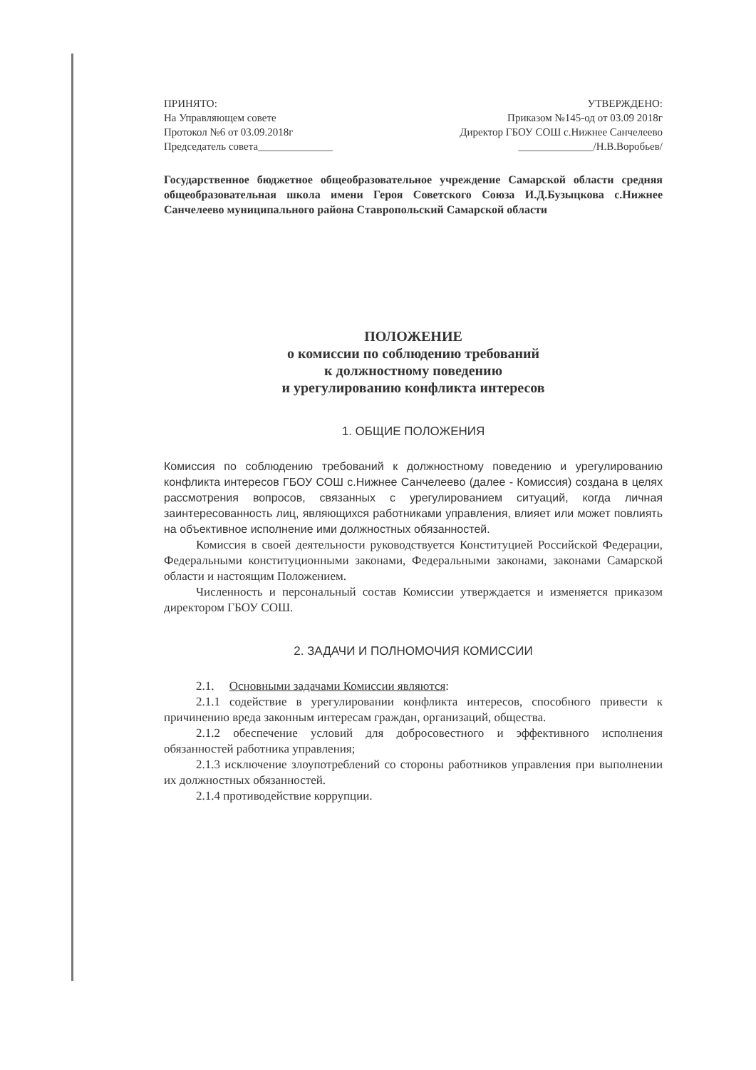ПРИНЯТО:
На Управляющем совете
Протокол №6 от 03.09.2018г
Председатель совета______________
УТВЕРЖДЕНО:
Приказом №145-од от 03.09 2018г
Директор ГБОУ СОШ с.Нижнее Санчелеево
______________/Н.В.Воробьев/
Государственное бюджетное общеобразовательное учреждение Самарской области средняя общеобразовательная школа имени Героя Советского Союза И.Д.Бузыцкова с.Нижнее Санчелеево муниципального района Ставропольский Самарской области
ПОЛОЖЕНИЕ
о комиссии по соблюдению требований
к должностному поведению
и урегулированию конфликта интересов
1. ОБЩИЕ ПОЛОЖЕНИЯ
Комиссия по соблюдению требований к должностному поведению и урегулированию конфликта интересов ГБОУ СОШ с.Нижнее Санчелеево (далее - Комиссия) создана в целях рассмотрения вопросов, связанных с урегулированием ситуаций, когда личная заинтересованность лиц, являющихся работниками управления, влияет или может повлиять на объективное исполнение ими должностных обязанностей.
Комиссия в своей деятельности руководствуется Конституцией Российской Федерации, Федеральными конституционными законами, Федеральными законами, законами Самарской области и настоящим Положением.
Численность и персональный состав Комиссии утверждается и изменяется приказом директором ГБОУ СОШ.
2. ЗАДАЧИ И ПОЛНОМОЧИЯ КОМИССИИ
2.1. Основными задачами Комиссии являются:
2.1.1 содействие в урегулировании конфликта интересов, способного привести к причинению вреда законным интересам граждан, организаций, общества.
2.1.2 обеспечение условий для добросовестного и эффективного исполнения обязанностей работника управления;
2.1.3 исключение злоупотреблений со стороны работников управления при выполнении их должностных обязанностей.
2.1.4 противодействие коррупции.